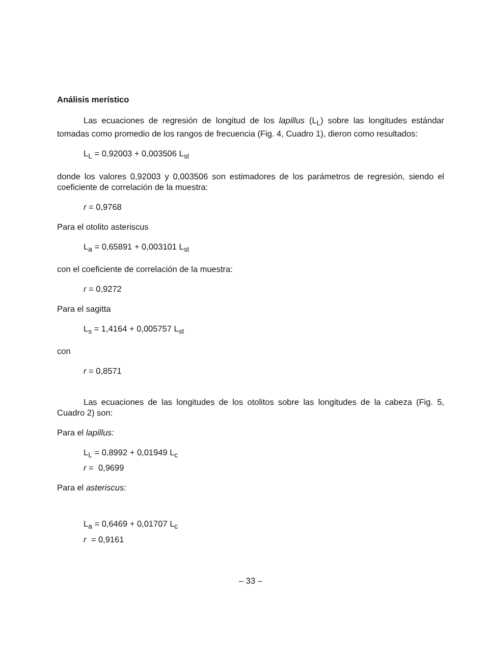Análisis merístico
Las ecuaciones de regresión de longitud de los lapillus (L<sub>L</sub>) sobre las longitudes estándar tomadas como promedio de los rangos de frecuencia (Fig. 4, Cuadro 1), dieron como resultados:
L<sub>L</sub> = 0,92003 + 0,003506 L<sub>st</sub>
donde los valores 0,92003 y 0,003506 son estimadores de los parámetros de regresión, siendo el coeficiente de correlación de la muestra:
r = 0,9768
Para el otolito asteriscus
L<sub>a</sub> = 0,65891 + 0,003101 L<sub>st</sub>
con el coeficiente de correlación de la muestra:
r = 0,9272
Para el sagitta
L<sub>s</sub> = 1,4164 + 0,005757 L<sub>st</sub>
con
r = 0,8571
Las ecuaciones de las longitudes de los otolitos sobre las longitudes de la cabeza (Fig. 5, Cuadro 2) son:
Para el lapillus:
L<sub>L</sub> = 0,8992 + 0,01949 L<sub>c</sub>
r = 0,9699
Para el asteriscus:
L<sub>a</sub> = 0,6469 + 0,01707 L<sub>c</sub>
r = 0,9161
– 33 –